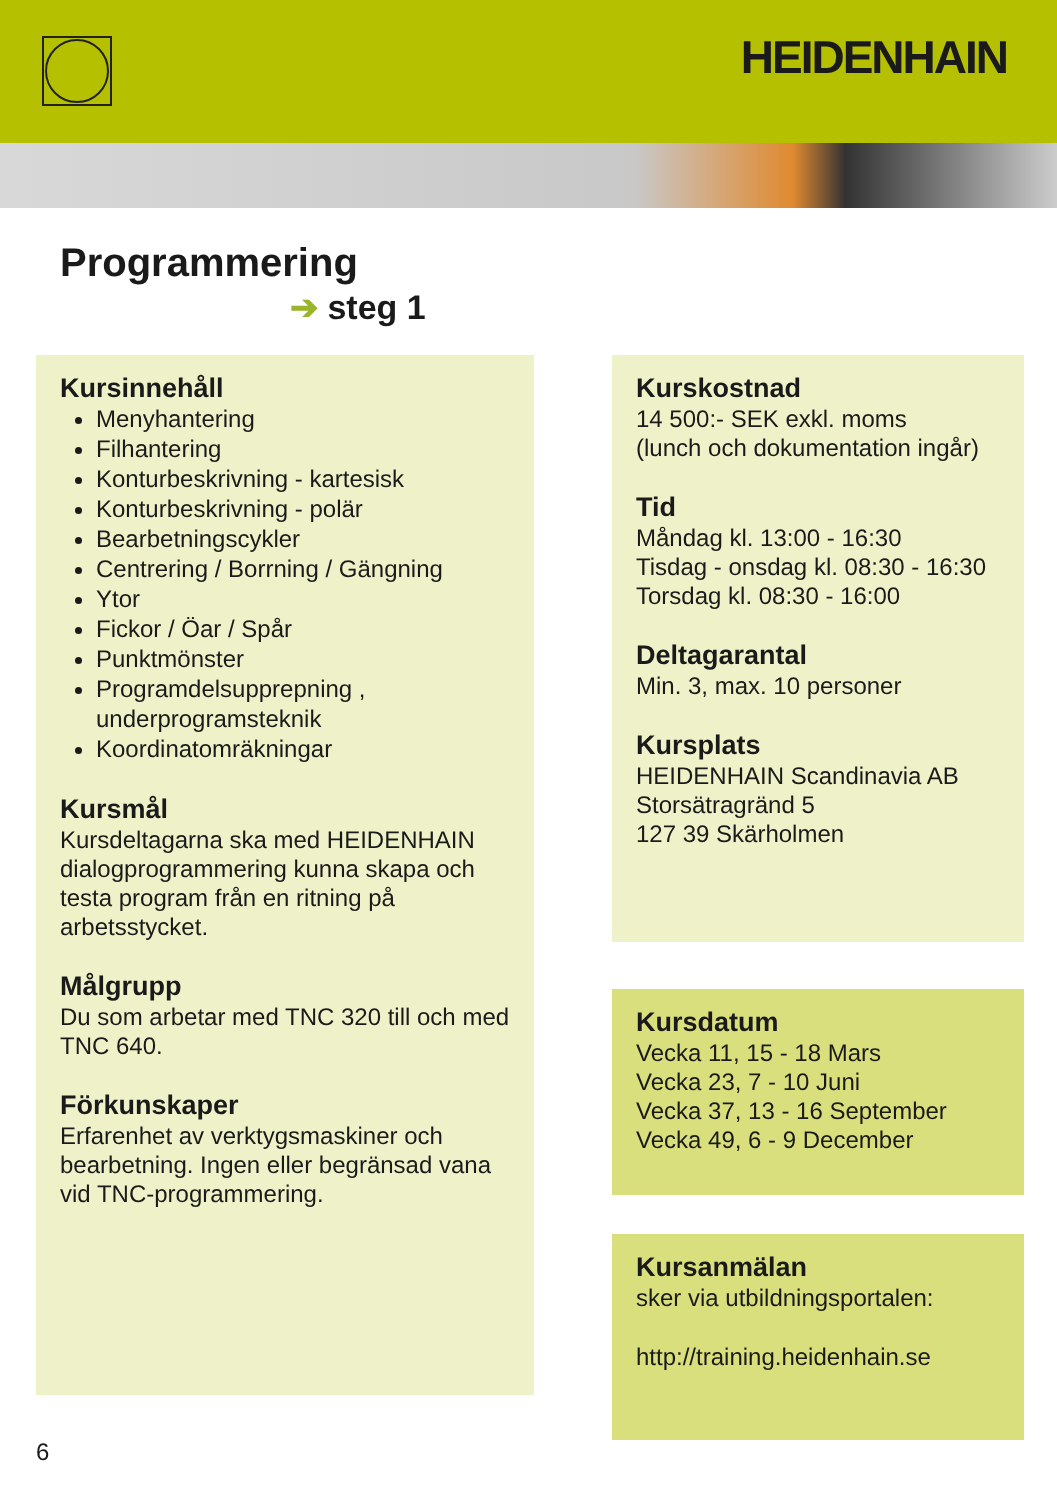HEIDENHAIN
Programmering
➔ steg 1
Kursinnehåll
Menyhantering
Filhantering
Konturbeskrivning - kartesisk
Konturbeskrivning - polär
Bearbetningscykler
Centrering / Borrning / Gängning
Ytor
Fickor / Öar / Spår
Punktmönster
Programdelsupprepning , underprogramsteknik
Koordinatomräkningar
Kursmål
Kursdeltagarna ska med HEIDENHAIN dialogprogrammering kunna skapa och testa program från en ritning på arbetsstycket.
Målgrupp
Du som arbetar med TNC 320 till och med TNC 640.
Förkunskaper
Erfarenhet av verktygsmaskiner och bearbetning. Ingen eller begränsad vana vid TNC-programmering.
Kurskostnad
14 500:- SEK exkl. moms
(lunch och dokumentation ingår)
Tid
Måndag kl. 13:00 - 16:30
Tisdag - onsdag kl. 08:30 - 16:30
Torsdag kl. 08:30 - 16:00
Deltagarantal
Min. 3, max. 10 personer
Kursplats
HEIDENHAIN Scandinavia AB
Storsätragränd 5
127 39 Skärholmen
Kursdatum
Vecka 11, 15 - 18 Mars
Vecka 23, 7 - 10 Juni
Vecka 37, 13 - 16 September
Vecka 49, 6 - 9 December
Kursanmälan
sker via utbildningsportalen:
http://training.heidenhain.se
6